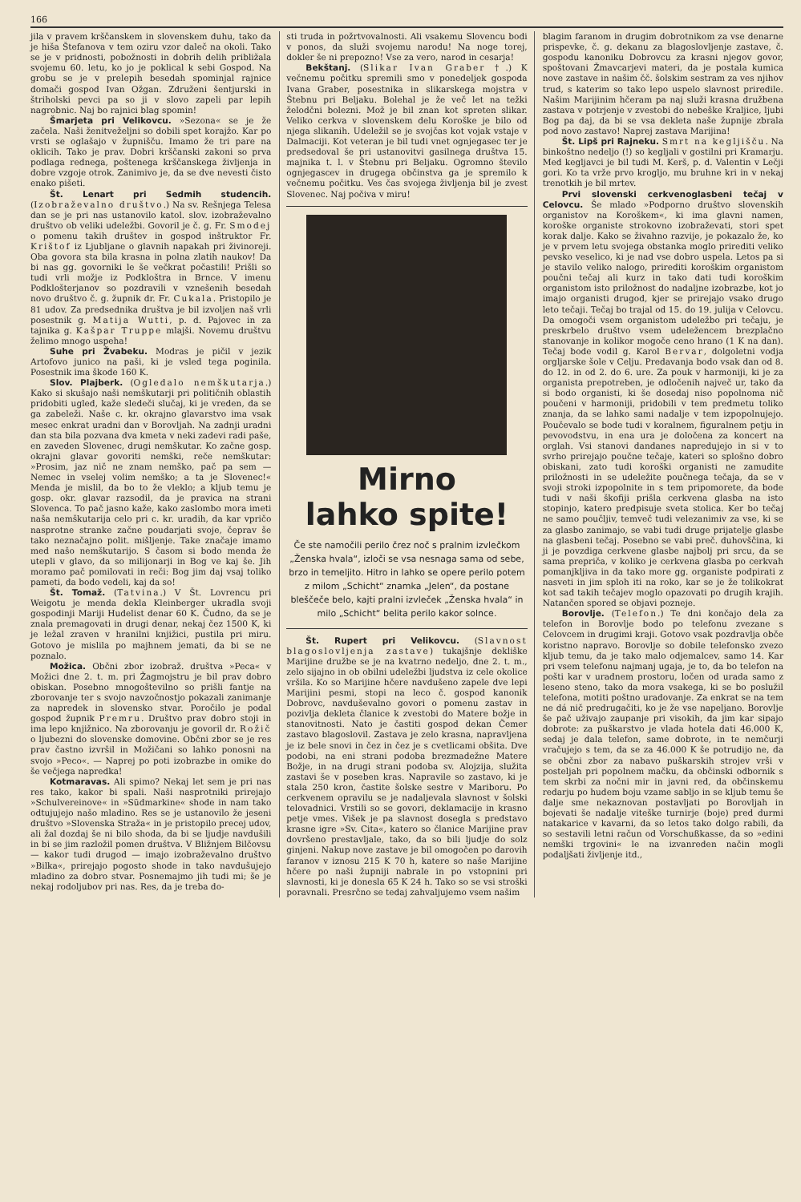166
jila v pravem krščanskem in slovenskem duhu, tako da je hiša Štefanova v tem oziru vzor daleč na okoli. Tako se je v pridnosti, pobožnosti in dobrih delih približala svojemu 60. letu, ko jo je poklical k sebi Gospod. Na grobu se je v prelepih besedah spominjal rajnice domači gospod Ivan Ožgan. Združeni šentjurski in štriholski pevci pa so ji v slovo zapeli par lepih nagrobnic. Naj bo rajnici blag spomin!
Šmarjeta pri Velikovcu. »Sezona« se je že začela. Naši ženitveželjni so dobili spet korajžo. Kar po vrsti se oglašajo v župnišču. Imamo že tri pare na oklicih. Tako je prav. Dobri krščanski zakoni so prva podlaga rednega, poštenega krščanskega življenja in dobre vzgoje otrok. Zanimivo je, da se dve nevesti čisto enako pišeti.
Št. Lenart pri Sedmih studencih. (Izobraževalno društvo.) Na sv. Rešnjega Telesa dan se je pri nas ustanovilo katol. slov. izobraževalno društvo ob veliki udeležbi. Govoril je č. g. Fr. Smodej o pomenu takih društev in gospod inštruktor Fr. Krištof iz Ljubljane o glavnih napakah pri živinoreji. Oba govora sta bila krasna in polna zlatih naukov! Da bi nas gg. govorniki le še večkrat počastili! Prišli so tudi vrli možje iz Podkloštra in Brnce. V imenu Podklošterjanov so pozdravili v vznešenih besedah novo društvo č. g. župnik dr. Fr. Cukala. Pristopilo je 81 udov. Za predsednika društva je bil izvoljen naš vrli posestnik g. Matija Wutti, p. d. Pajovec in za tajnika g. Kašpar Truppe mlajši. Novemu društvu želimo mnogo uspeha!
Suhe pri Žvabeku. Modras je pičil v jezik Artofovo junico na paši, ki je vsled tega poginila. Posestnik ima škode 160 K.
Slov. Plajberk. (Ogledalo nemškutarja.) Kako si skušajo naši nemškutarji pri političnih oblastih pridobiti ugled, kaže sledeči slučaj, ki je vreden, da se ga zabeleži. Naše c. kr. okrajno glavarstvo ima vsak mesec enkrat uradni dan v Borovljah. Na zadnji uradni dan sta bila pozvana dva kmeta v neki zadevi radi paše, en zaveden Slovenec, drugi nemškutar. Ko začne gosp. okrajni glavar govoriti nemški, reče nemškutar: »Prosim, jaz nič ne znam nemško, pač pa sem — Nemec in vselej volim nemško; a ta je Slovenec!« Menda je mislil, da bo to že vleklo; a kljub temu je gosp. okr. glavar razsodil, da je pravica na strani Slovenca. To pač jasno kaže, kako zaslombo mora imeti naša nemškutarija celo pri c. kr. uradih, da kar vpričo nasprotne stranke začne poudarjati svoje, čeprav še tako neznačajno polit. mišljenje. Take značaje imamo med našo nemškutarijo. S časom si bodo menda že utepli v glavo, da so milijonarji in Bog ve kaj še. Jih moramo pač pomilovati in reči: Bog jim daj vsaj toliko pameti, da bodo vedeli, kaj da so!
Št. Tomaž. (Tatvina.) V Št. Lovrencu pri Weigotu je menda dekla Kleinberger ukradla svoji gospodinji Mariji Hudelist denar 60 K. Čudno, da se je znala premagovati in drugi denar, nekaj čez 1500 K, ki je ležal zraven v hranilni knjižici, pustila pri miru. Gotovo je mislila po majhnem jemati, da bi se ne poznalo.
Možica. Občni zbor izobraž. društva »Peca« v Možici dne 2. t. m. pri Žagmojstru je bil prav dobro obiskan. Posebno mnogoštevilno so prišli fantje na zborovanje ter s svojo navzočnostjo pokazali zanimanje za napredek in slovensko stvar. Poročilo je podal gospod župnik Premru. Društvo prav dobro stoji in ima lepo knjižnico. Na zborovanju je govoril dr. Rožič o ljubezni do slovenske domovine. Občni zbor se je res prav častno izvršil in Možičani so lahko ponosni na svojo »Peco«. — Naprej po poti izobrazbe in omike do še večjega napredka!
Kotmaravas. Ali spimo? Nekaj let sem je pri nas res tako, kakor bi spali. Naši nasprotniki prirejajo »Schulvereinove« in »Südmarkine« shode in nam tako odtujujejo našo mladino. Res se je ustanovilo že jeseni društvo »Slovenska Straža« in je pristopilo precej udov, ali žal dozdaj še ni bilo shoda, da bi se ljudje navdušili in bi se jim razložil pomen društva. V Bližnjem Bilčovsu — kakor tudi drugod — imajo izobraževalno društvo »Bilka«, prirejajo pogosto shode in tako navdušujejo mladino za dobro stvar. Posnemajmo jih tudi mi; še je nekaj rodoljubov pri nas. Res, da je treba do-
sti truda in požrtvovalnosti. Ali vsakemu Slovencu bodi v ponos, da služi svojemu narodu! Na noge torej, dokler še ni prepozno! Vse za vero, narod in cesarja!
Bekštanj. (Slikar Ivan Graber †.) K večnemu počitku spremili smo v ponedeljek gospoda Ivana Graber, posestnika in slikarskega mojstra v Štebnu pri Beljaku. Bolehal je že več let na težki želodčni bolezni. Mož je bil znan kot spreten slikar. Veliko cerkva v slovenskem delu Koroške je bilo od njega slikanih. Udeležil se je svojčas kot vojak vstaje v Dalmaciji. Kot veteran je bil tudi vnet ognjegasec ter je predsedoval še pri ustanovitvi gasilnega društva 15. majnika t. l. v Štebnu pri Beljaku. Ogromno število ognjegascev in drugega občinstva ga je spremilo k večnemu počitku. Ves čas svojega življenja bil je zvest Slovenec. Naj počiva v miru!
Mirno
lahko spite!
Če ste namočili perilo črez noč s pralnim izvlečkom „Ženska hvala“, izloči se vsa nesnaga sama od sebe, brzo in temeljito. Hitro in lahko se opere perilo potem z milom „Schicht“ znamka „Jelen“, da postane bleščeče belo, kajti pralni izvleček „Ženska hvala“ in milo „Schicht“ belita perilo kakor solnce.
Št. Rupert pri Velikovcu. (Slavnost blagoslovljenja zastave) tukajšnje dekliške Marijine družbe se je na kvatrno nedeljo, dne 2. t. m., zelo sijajno in ob obilni udeležbi ljudstva iz cele okolice vršila. Ko so Marijine hčere navdušeno zapele dve lepi Marijini pesmi, stopi na leco č. gospod kanonik Dobrovc, navduševalno govori o pomenu zastav in pozivlja dekleta članice k zvestobi do Matere božje in stanovitnosti. Nato je častiti gospod dekan Čemer zastavo blagoslovil. Zastava je zelo krasna, napravljena je iz bele snovi in čez in čez je s cvetlicami obšita. Dve podobi, na eni strani podoba brezmadežne Matere Božje, in na drugi strani podoba sv. Alojzija, služita zastavi še v poseben kras. Napravile so zastavo, ki je stala 250 kron, častite šolske sestre v Mariboru. Po cerkvenem opravilu se je nadaljevala slavnost v šolski telovadnici. Vrstili so se govori, deklamacije in krasno petje vmes. Višek je pa slavnost dosegla s predstavo krasne igre »Sv. Cita«, katero so članice Marijine prav dovršeno prestavljale, tako, da so bili ljudje do solz ginjeni. Nakup nove zastave je bil omogočen po darovih faranov v iznosu 215 K 70 h, katere so naše Marijine hčere po naši župniji nabrale in po vstopnini pri slavnosti, ki je donesla 65 K 24 h. Tako so se vsi stroški poravnali. Presrčno se tedaj zahvaljujemo vsem našim
blagim faranom in drugim dobrotnikom za vse denarne prispevke, č. g. dekanu za blagoslovljenje zastave, č. gospodu kanoniku Dobrovcu za krasni njegov govor, spoštovani Žmavcarjevi materi, da je postala kumica nove zastave in našim čč. šolskim sestram za ves njihov trud, s katerim so tako lepo uspelo slavnost priredile. Našim Marijinim hčeram pa naj služi krasna družbena zastava v potrjenje v zvestobi do nebeške Kraljice, ljubi Bog pa daj, da bi se vsa dekleta naše župnije zbrala pod novo zastavo! Naprej zastava Marijina!
Št. Lipš pri Rajneku. Smrt na kegljišču. Na binkoštno nedeljo (!) so kegljali v gostilni pri Kramarju. Med kegljavci je bil tudi M. Kerš, p. d. Valentin v Lečji gori. Ko ta vrže prvo krogljo, mu bruhne kri in v nekaj trenotkih je bil mrtev.
Prvi slovenski cerkvenoglasbeni tečaj v Celovcu. Še mlado »Podporno društvo slovenskih organistov na Koroškem«, ki ima glavni namen, koroške organiste strokovno izobraževati, stori spet korak dalje. Kako se živahno razvije, je pokazalo že, ko je v prvem letu svojega obstanka moglo prirediti veliko pevsko veselico, ki je nad vse dobro uspela. Letos pa si je stavilo veliko nalogo, prirediti koroškim organistom poučni tečaj ali kurz in tako dati tudi koroškim organistom isto priložnost do nadaljne izobrazbe, kot jo imajo organisti drugod, kjer se prirejajo vsako drugo leto tečaji. Tečaj bo trajal od 15. do 19. julija v Celovcu. Da omogoči vsem organistom udeležbo pri tečaju, je preskrbelo društvo vsem udeležencem brezplačno stanovanje in kolikor mogoče ceno hrano (1 K na dan). Tečaj bode vodil g. Karol Bervar, dolgoletni vodja orgljarske šole v Celju. Predavanja bodo vsak dan od 8. do 12. in od 2. do 6. ure. Za pouk v harmoniji, ki je za organista prepotreben, je odločenih največ ur, tako da si bodo organisti, ki še dosedaj niso popolnoma nič poučeni v harmoniji, pridobili v tem predmetu toliko znanja, da se lahko sami nadalje v tem izpopolnujejo. Poučevalo se bode tudi v koralnem, figuralnem petju in pevovodstvu, in ena ura je določena za koncert na orglah. Vsi stanovi dandanes napredujejo in si v to svrho prirejajo poučne tečaje, kateri so splošno dobro obiskani, zato tudi koroški organisti ne zamudite priložnosti in se udeležite poučnega tečaja, da se v svoji stroki izpopolnite in s tem pripomorete, da bode tudi v naši škofiji prišla cerkvena glasba na isto stopinjo, katero predpisuje sveta stolica. Ker bo tečaj ne samo poučljiv, temveč tudi velezanimiv za vse, ki se za glasbo zanimajo, se vabi tudi druge prijatelje glasbe na glasbeni tečaj. Posebno se vabi preč. duhovščina, ki ji je povzdiga cerkvene glasbe najbolj pri srcu, da se sama prepriča, v koliko je cerkvena glasba po cerkvah pomanjkljiva in da tako more gg. organiste podpirati z nasveti in jim sploh iti na roko, kar se je že tolikokrat kot sad takih tečajev moglo opazovati po drugih krajih. Natančen spored se objavi pozneje.
Borovlje. (Telefon.) Te dni končajo dela za telefon in Borovlje bodo po telefonu zvezane s Celovcem in drugimi kraji. Gotovo vsak pozdravlja obče koristno napravo. Borovlje so dobile telefonsko zvezo kljub temu, da je tako malo odjemalcev, samo 14. Kar pri vsem telefonu najmanj ugaja, je to, da bo telefon na pošti kar v uradnem prostoru, ločen od urada samo z leseno steno, tako da mora vsakega, ki se bo poslužil telefona, motiti poštno uradovanje. Za enkrat se na tem ne dá nič predrugačiti, ko je že vse napeljano. Borovlje še pač uživajo zaupanje pri visokih, da jim kar sipajo dobrote: za puškarstvo je vlada hotela dati 46.000 K, sedaj je dala telefon, same dobrote, in te nemčurji vračujejo s tem, da se za 46.000 K še potrudijo ne, da se občni zbor za nabavo puškarskih strojev vrši v posteljah pri popolnem mačku, da občinski odbornik s tem skrbi za nočni mir in javni red, da občinskemu redarju po hudem boju vzame sabljo in se kljub temu še dalje sme nekaznovan postavljati po Borovljah in bojevati še nadalje viteške turnirje (boje) pred durmi natakarice v kavarni, da so letos tako dolgo rabili, da so sestavili letni račun od Vorschußkasse, da so »edini nemški trgovini« le na izvanreden način mogli podaljšati življenje itd.,